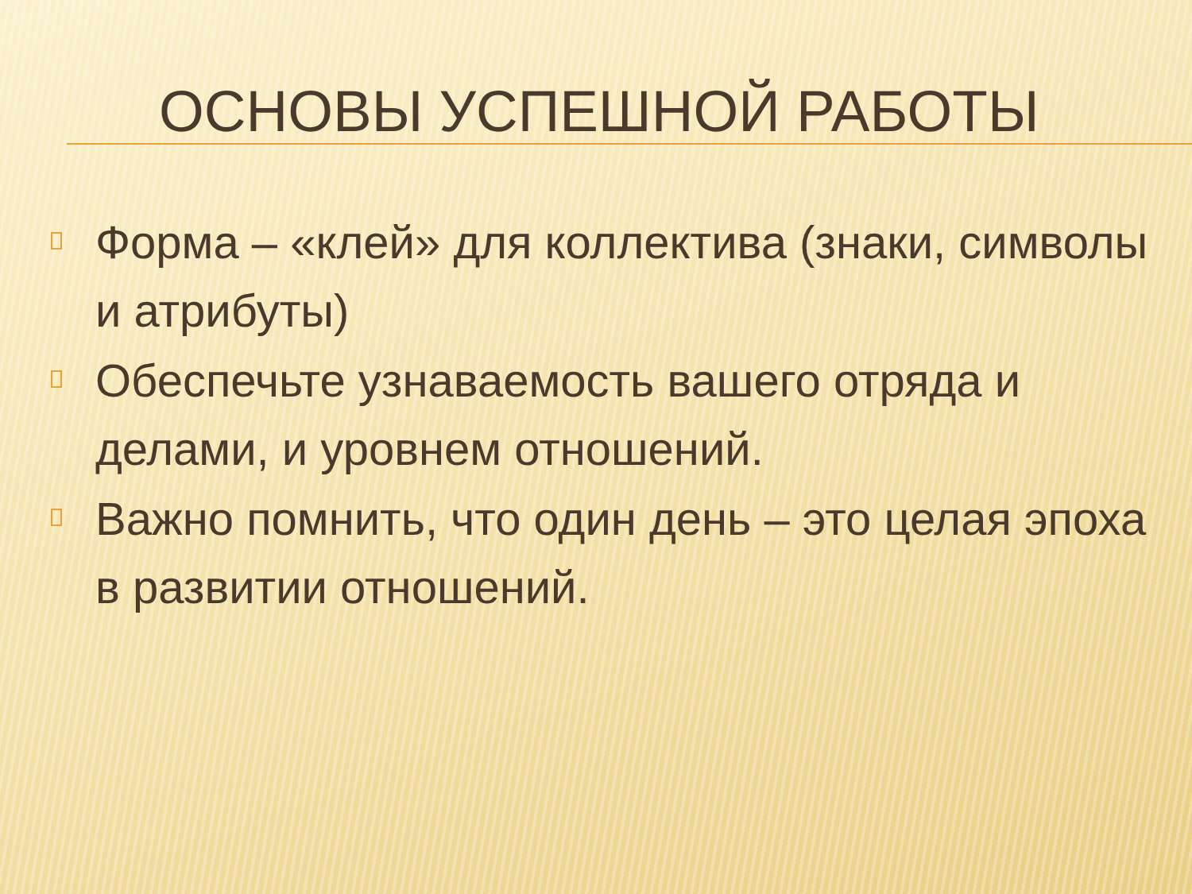ОСНОВЫ УСПЕШНОЙ РАБОТЫ
Форма – «клей» для коллектива (знаки, символы и атрибуты)
Обеспечьте узнаваемость вашего отряда и делами, и уровнем отношений.
Важно помнить, что один день – это целая эпоха в развитии отношений.